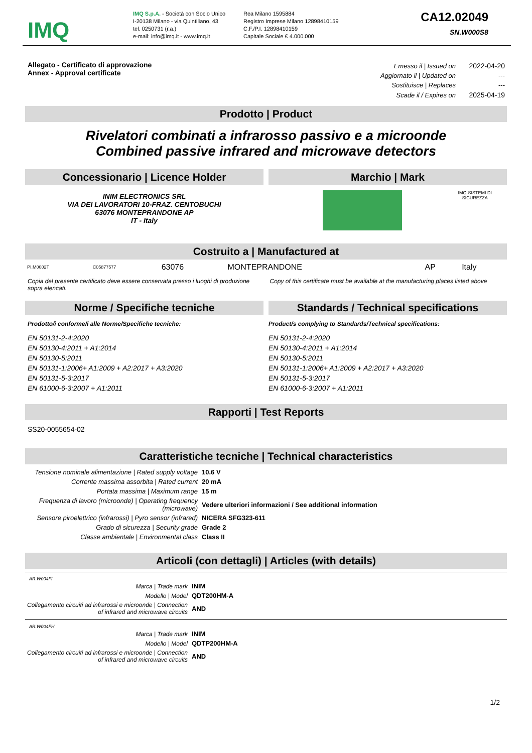IMQ
IMQ S.p.A. - Società con Socio Unico
I-20138 Milano - via Quintiliano, 43
tel. 0250731 (r.a.)
e-mail: info@imq.it - www.imq.it
Rea Milano 1595884
Registro Imprese Milano 12898410159
C.F./P.I. 12898410159
Capitale Sociale € 4.000.000
CA12.02049
SN.W000S8
Allegato - Certificato di approvazione
Annex - Approval certificate
| Emesso il / Issued on | 2022-04-20 |
| Aggiornato il / Updated on | --- |
| Sostituisce / Replaces | --- |
| Scade il / Expires on | 2025-04-19 |
Prodotto | Product
Rivelatori combinati a infrarosso passivo e a microonde
Combined passive infrared and microwave detectors
Concessionario | Licence Holder
INIM ELECTRONICS SRL
VIA DEI LAVORATORI 10-FRAZ. CENTOBUCHI
63076 MONTEPRANDONE AP
IT - Italy
Marchio | Mark
IMQ-SISTEMI DI
SICUREZZA
Costruito a | Manufactured at
| PI.M0002T | C05877577 | 63076 | MONTEPRANDONE | AP | Italy |
Copia del presente certificato deve essere conservata presso i luoghi di produzione sopra elencati.
Copy of this certificate must be available at the manufacturing places listed above
Norme / Specifiche tecniche
Prodotto/i conforme/i alle Norme/Specifiche tecniche:
EN 50131-2-4:2020
EN 50130-4:2011 + A1:2014
EN 50130-5:2011
EN 50131-1:2006+ A1:2009 + A2:2017 + A3:2020
EN 50131-5-3:2017
EN 61000-6-3:2007 + A1:2011
Standards / Technical specifications
Product/s complying to Standards/Technical specifications:
EN 50131-2-4:2020
EN 50130-4:2011 + A1:2014
EN 50130-5:2011
EN 50131-1:2006+ A1:2009 + A2:2017 + A3:2020
EN 50131-5-3:2017
EN 61000-6-3:2007 + A1:2011
Rapporti | Test Reports
SS20-0055654-02
Caratteristiche tecniche | Technical characteristics
| Tensione nominale alimentazione / Rated supply voltage | 10.6 V |
| Corrente massima assorbita / Rated current | 20 mA |
| Portata massima / Maximum range | 15 m |
| Frequenza di lavoro (microonde) / Operating frequency (microwave) | Vedere ulteriori informazioni / See additional information |
| Sensore piroelettrico (infrarossi) / Pyro sensor (infrared) | NICERA SFG323-611 |
| Grado di sicurezza / Security grade | Grade 2 |
| Classe ambientale / Environmental class | Class II |
Articoli (con dettagli) | Articles (with details)
AR.W004FI
| Marca / Trade mark | INIM |
| Modello / Model | QDT200HM-A |
| Collegamento circuiti ad infrarossi e microonde / Connection of infrared and microwave circuits | AND |
AR.W004FH
| Marca / Trade mark | INIM |
| Modello / Model | QDTP200HM-A |
| Collegamento circuiti ad infrarossi e microonde / Connection of infrared and microwave circuits | AND |
1/2